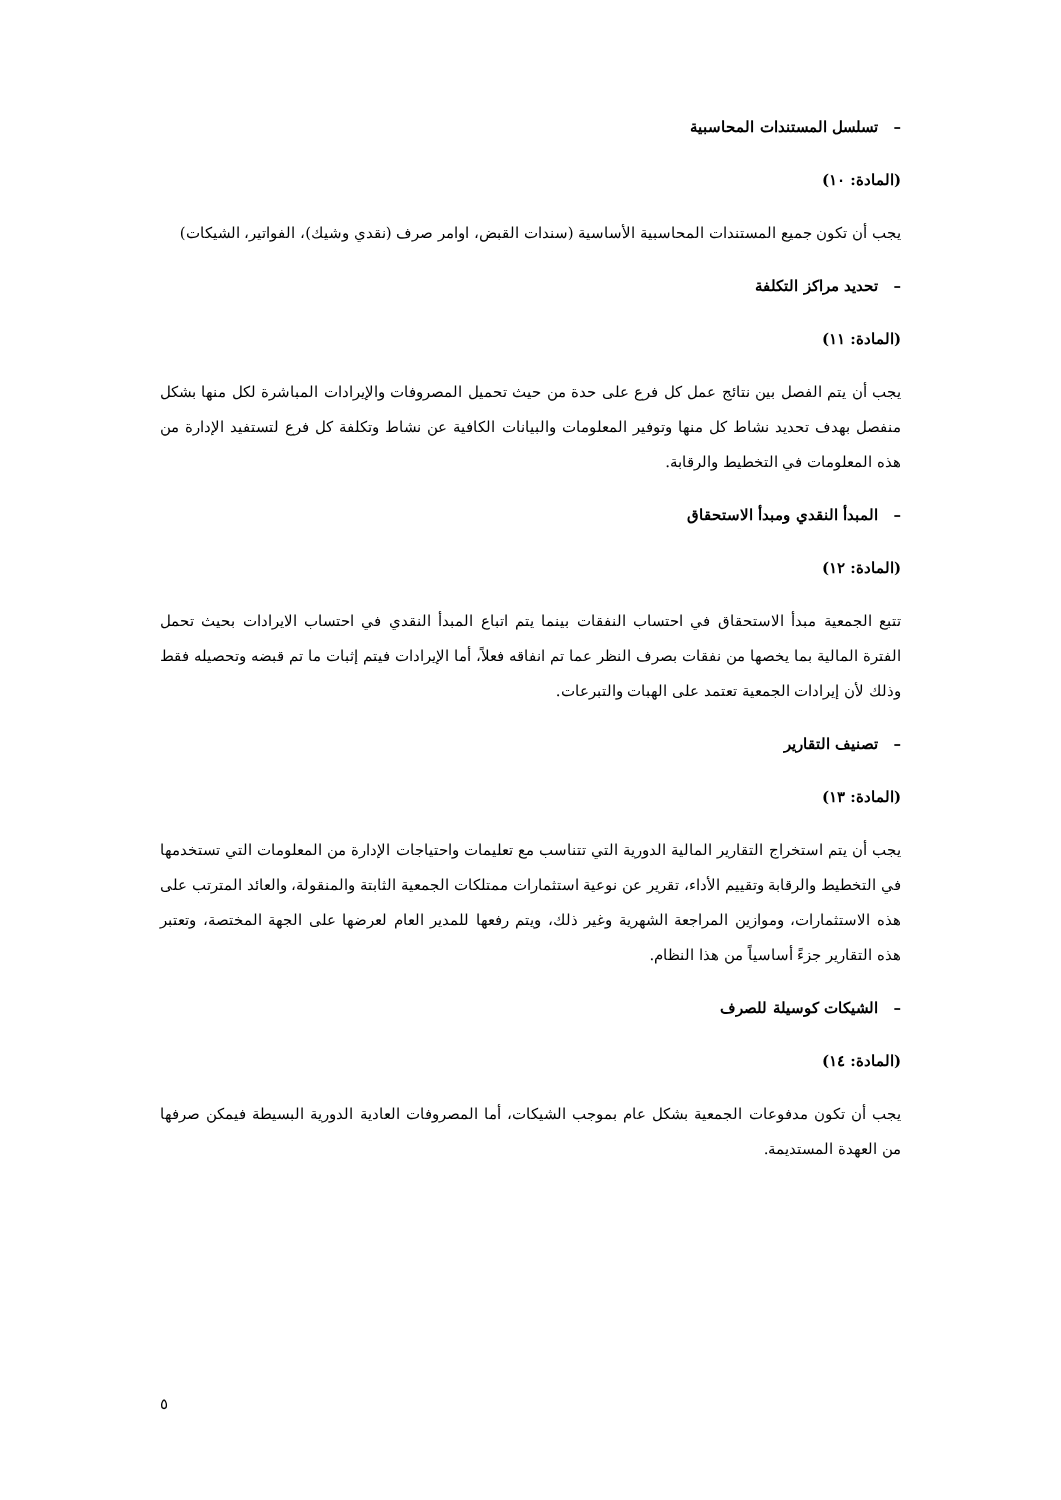– تسلسل المستندات المحاسبية
(المادة: ١٠)
يجب أن تكون جميع المستندات المحاسبية الأساسية (سندات القبض، اوامر صرف (نقدي وشيك)، الفواتير، الشيكات)
– تحديد مراكز التكلفة
(المادة: ١١)
يجب أن يتم الفصل بين نتائج عمل كل فرع على حدة من حيث تحميل المصروفات والإيرادات المباشرة لكل منها بشكل منفصل بهدف تحديد نشاط كل منها وتوفير المعلومات والبيانات الكافية عن نشاط وتكلفة كل فرع لتستفيد الإدارة من هذه المعلومات في التخطيط والرقابة.
– المبدأ النقدي ومبدأ الاستحقاق
(المادة: ١٢)
تتبع الجمعية مبدأ الاستحقاق في احتساب النفقات بينما يتم اتباع المبدأ النقدي في احتساب الايرادات بحيث تحمل الفترة المالية بما يخصها من نفقات بصرف النظر عما تم انفاقه فعلاً، أما الإيرادات فيتم إثبات ما تم قبضه وتحصيله فقط وذلك لأن إيرادات الجمعية تعتمد على الهبات والتبرعات.
– تصنيف التقارير
(المادة: ١٣)
يجب أن يتم استخراج التقارير المالية الدورية التي تتناسب مع تعليمات واحتياجات الإدارة من المعلومات التي تستخدمها في التخطيط والرقابة وتقييم الأداء، تقرير عن نوعية استثمارات ممتلكات الجمعية الثابتة والمنقولة، والعائد المترتب على هذه الاستثمارات، وموازين المراجعة الشهرية وغير ذلك، ويتم رفعها للمدير العام لعرضها على الجهة المختصة، وتعتبر هذه التقارير جزءً أساسياً من هذا النظام.
– الشيكات كوسيلة للصرف
(المادة: ١٤)
يجب أن تكون مدفوعات الجمعية بشكل عام بموجب الشيكات، أما المصروفات العادية الدورية البسيطة فيمكن صرفها من العهدة المستديمة.
٥